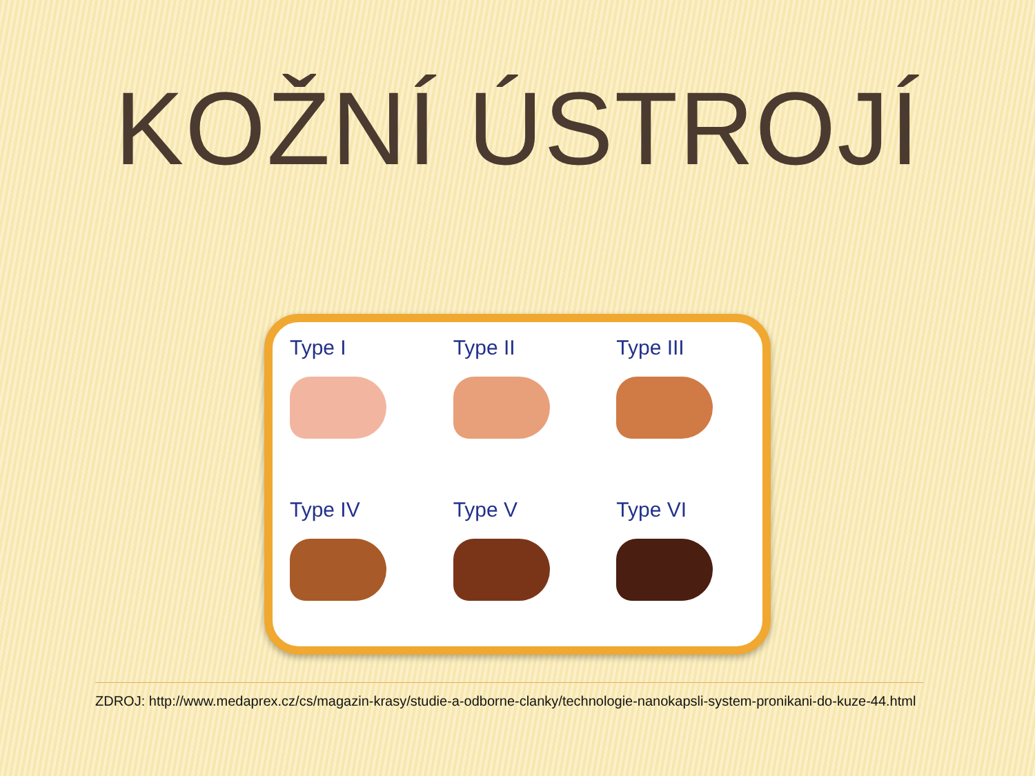KOŽNÍ ÚSTROJÍ
Type I
Type II
Type III
Type IV
Type V
Type VI
ZDROJ: http://www.medaprex.cz/cs/magazin-krasy/studie-a-odborne-clanky/technologie-nanokapsli-system-pronikani-do-kuze-44.html